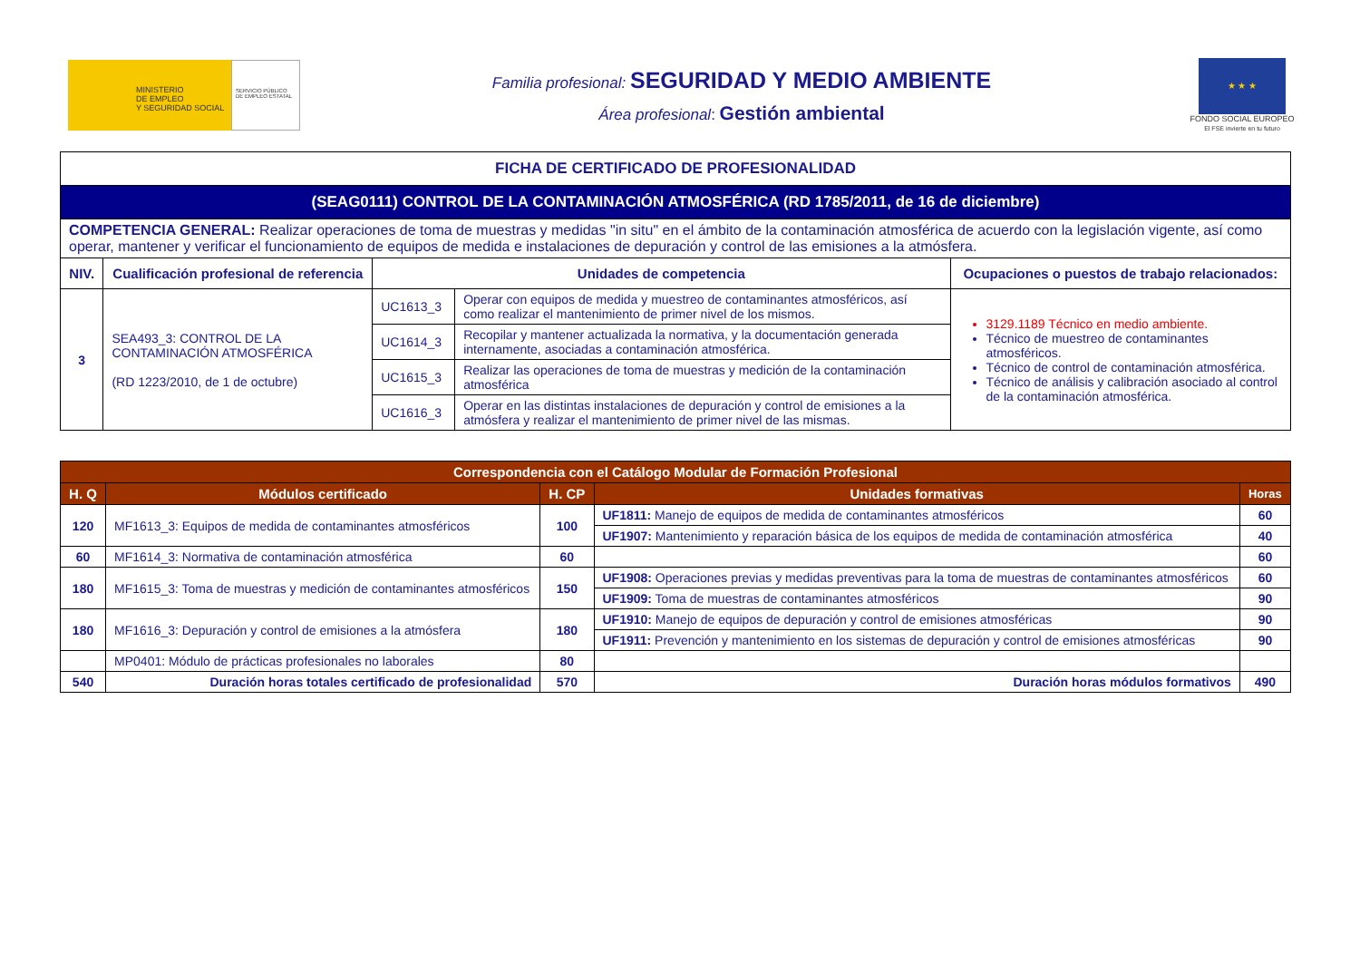MINISTERIO
DE EMPLEO
Y SEGURIDAD SOCIAL
SERVICIO PÚBLICO
DE EMPLEO ESTATAL
Familia profesional: SEGURIDAD Y MEDIO AMBIENTE
Área profesional: Gestión ambiental
★ ★ ★
FONDO SOCIAL EUROPEO
El FSE invierte en tu futuro
| FICHA DE CERTIFICADO DE PROFESIONALIDAD | | | | |
| --- | --- | --- | --- | --- |
| (SEAG0111) CONTROL DE LA CONTAMINACIÓN ATMOSFÉRICA (RD 1785/2011, de 16 de diciembre) | | | | |
| COMPETENCIA GENERAL: Realizar operaciones de toma de muestras y medidas "in situ" en el ámbito de la contaminación atmosférica de acuerdo con la legislación vigente, así como operar, mantener y verificar el funcionamiento de equipos de medida e instalaciones de depuración y control de las emisiones a la atmósfera. | | | | |
| NIV. | Cualificación profesional de referencia | Unidades de competencia | | Ocupaciones o puestos de trabajo relacionados: |
| 3 | SEA493_3: CONTROL DE LA CONTAMINACIÓN ATMOSFÉRICA (RD 1223/2010, de 1 de octubre) | UC1613_3 | Operar con equipos de medida y muestreo de contaminantes atmosféricos, así como realizar el mantenimiento de primer nivel de los mismos. | 3129.1189 Técnico en medio ambiente. Técnico de muestreo de contaminantes atmosféricos. Técnico de control de contaminación atmosférica. Técnico de análisis y calibración asociado al control de la contaminación atmosférica. |
| | | UC1614_3 | Recopilar y mantener actualizada la normativa, y la documentación generada internamente, asociadas a contaminación atmosférica. | |
| | | UC1615_3 | Realizar las operaciones de toma de muestras y medición de la contaminación atmosférica | |
| | | UC1616_3 | Operar en las distintas instalaciones de depuración y control de emisiones a la atmósfera y realizar el mantenimiento de primer nivel de las mismas. | |
| Correspondencia con el Catálogo Modular de Formación Profesional | | | | |
| --- | --- | --- | --- | --- |
| H. Q | Módulos certificado | H. CP | Unidades formativas | Horas |
| 120 | MF1613_3: Equipos de medida de contaminantes atmosféricos | 100 | UF1811: Manejo de equipos de medida de contaminantes atmosféricos | 60 |
| | | | UF1907: Mantenimiento y reparación básica de los equipos de medida de contaminación atmosférica | 40 |
| 60 | MF1614_3: Normativa de contaminación atmosférica | 60 | | 60 |
| 180 | MF1615_3: Toma de muestras y medición de contaminantes atmosféricos | 150 | UF1908: Operaciones previas y medidas preventivas para la toma de muestras de contaminantes atmosféricos | 60 |
| | | | UF1909: Toma de muestras de contaminantes atmosféricos | 90 |
| 180 | MF1616_3: Depuración y control de emisiones a la atmósfera | 180 | UF1910: Manejo de equipos de depuración y control de emisiones atmosféricas | 90 |
| | | | UF1911: Prevención y mantenimiento en los sistemas de depuración y control de emisiones atmosféricas | 90 |
| | MP0401: Módulo de prácticas profesionales no laborales | 80 | | |
| 540 | Duración horas totales certificado de profesionalidad | 570 | Duración horas módulos formativos | 490 |